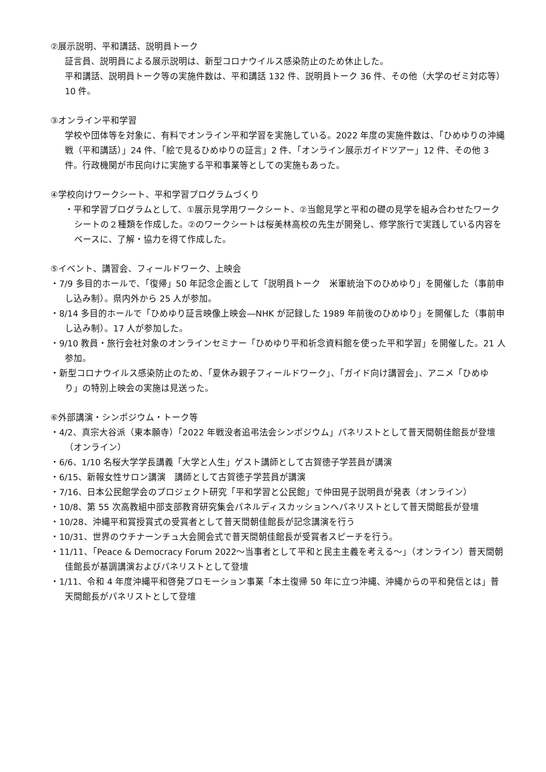②展示説明、平和講話、説明員トーク
証言員、説明員による展示説明は、新型コロナウイルス感染防止のため休止した。
平和講話、説明員トーク等の実施件数は、平和講話 132 件、説明員トーク 36 件、その他（大学のゼミ対応等）10 件。
③オンライン平和学習
学校や団体等を対象に、有料でオンライン平和学習を実施している。2022 年度の実施件数は、「ひめゆりの沖縄戦（平和講話）」24 件、「絵で見るひめゆりの証言」2 件、「オンライン展示ガイドツアー」12 件、その他 3 件。行政機関が市民向けに実施する平和事業等としての実施もあった。
④学校向けワークシート、平和学習プログラムづくり
・平和学習プログラムとして、①展示見学用ワークシート、②当館見学と平和の礎の見学を組み合わせたワークシートの２種類を作成した。②のワークシートは桜美林高校の先生が開発し、修学旅行で実践している内容をベースに、了解・協力を得て作成した。
⑤イベント、講習会、フィールドワーク、上映会
・7/9 多目的ホールで、「復帰」50 年記念企画として「説明員トーク　米軍統治下のひめゆり」を開催した（事前申し込み制）。県内外から 25 人が参加。
・8/14 多目的ホールで「ひめゆり証言映像上映会―NHK が記録した 1989 年前後のひめゆり」を開催した（事前申し込み制）。17 人が参加した。
・9/10 教員・旅行会社対象のオンラインセミナー「ひめゆり平和祈念資料館を使った平和学習」を開催した。21 人参加。
・新型コロナウイルス感染防止のため、「夏休み親子フィールドワーク」、「ガイド向け講習会」、アニメ「ひめゆり」の特別上映会の実施は見送った。
⑥外部講演・シンポジウム・トーク等
・4/2、真宗大谷派（東本願寺）「2022 年戦没者追弔法会シンポジウム」パネリストとして普天間朝佳館長が登壇（オンライン）
・6/6、1/10 名桜大学学長講義「大学と人生」ゲスト講師として古賀徳子学芸員が講演
・6/15、新報女性サロン講演　講師として古賀徳子学芸員が講演
・7/16、日本公民館学会のプロジェクト研究「平和学習と公民館」で仲田晃子説明員が発表（オンライン）
・10/8、第 55 次高教組中部支部教育研究集会パネルディスカッションへパネリストとして普天間館長が登壇
・10/28、沖縄平和賞授賞式の受賞者として普天間朝佳館長が記念講演を行う
・10/31、世界のウチナーンチュ大会開会式で普天間朝佳館長が受賞者スピーチを行う。
・11/11、「Peace & Democracy Forum 2022～当事者として平和と民主主義を考える～」（オンライン）普天間朝佳館長が基調講演およびパネリストとして登壇
・1/11、令和 4 年度沖縄平和啓発プロモーション事業「本土復帰 50 年に立つ沖縄、沖縄からの平和発信とは」普天間館長がパネリストとして登壇